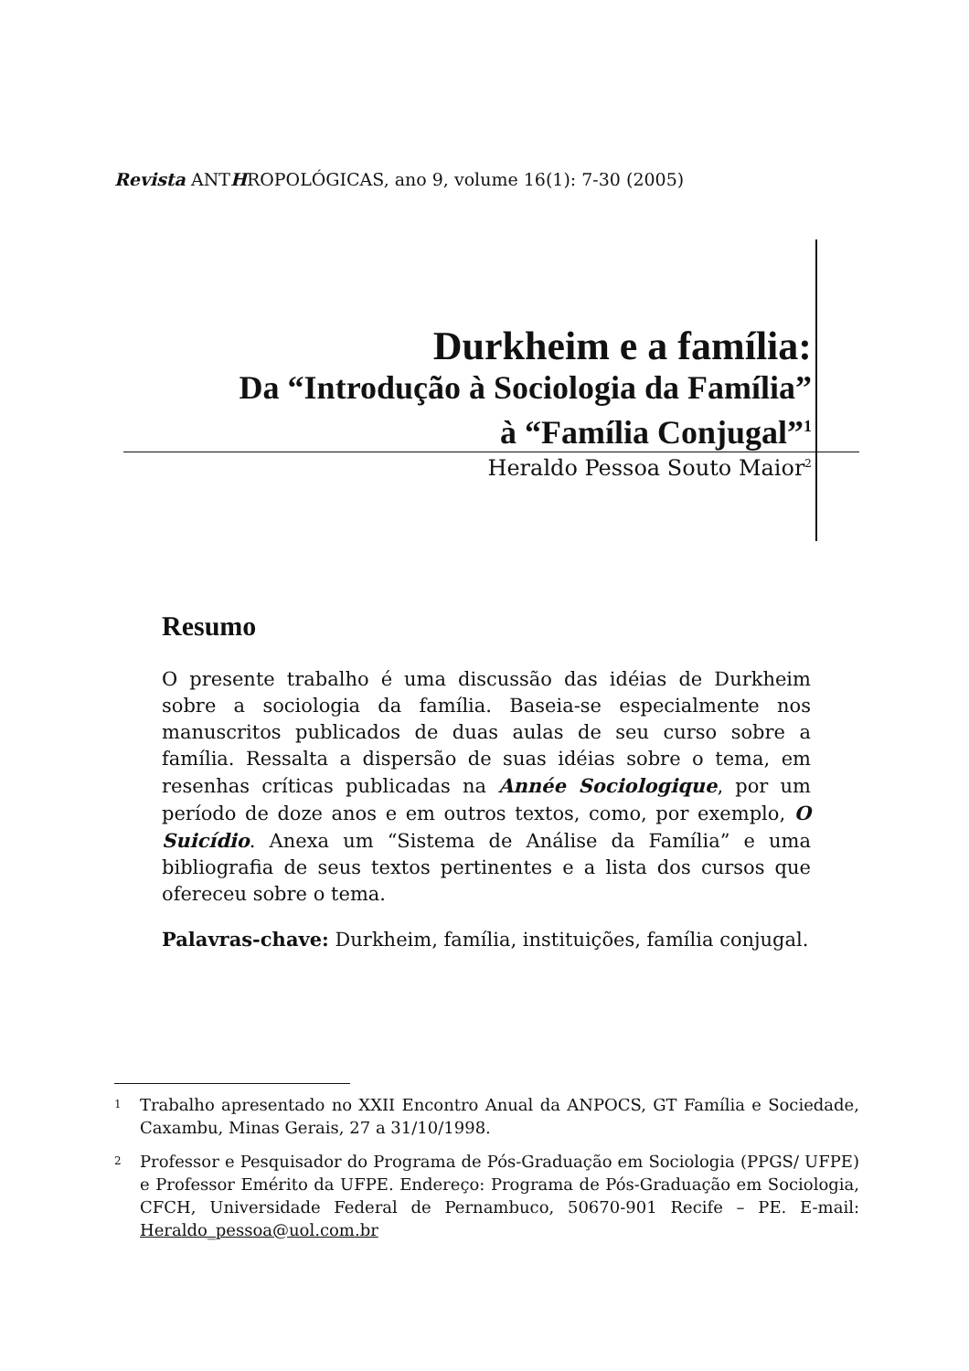Revista ANTHROPOLÓGICAS, ano 9, volume 16(1): 7-30 (2005)
Durkheim e a família:
Da “Introdução à Sociologia da Família”
à “Família Conjugal”<sup>1</sup>
Heraldo Pessoa Souto Maior<sup>2</sup>
Resumo
O presente trabalho é uma discussão das idéias de Durkheim sobre a sociologia da família. Baseia-se especialmente nos manuscritos publicados de duas aulas de seu curso sobre a família. Ressalta a dispersão de suas idéias sobre o tema, em resenhas críticas publicadas na Année Sociologique, por um período de doze anos e em outros textos, como, por exemplo, O Suicídio. Anexa um “Sistema de Análise da Família” e uma bibliografia de seus textos pertinentes e a lista dos cursos que ofereceu sobre o tema.
Palavras-chave: Durkheim, família, instituições, família conjugal.
1 Trabalho apresentado no XXII Encontro Anual da ANPOCS, GT Família e Sociedade, Caxambu, Minas Gerais, 27 a 31/10/1998.
2 Professor e Pesquisador do Programa de Pós-Graduação em Sociologia (PPGS/ UFPE) e Professor Emérito da UFPE. Endereço: Programa de Pós-Graduação em Sociologia, CFCH, Universidade Federal de Pernambuco, 50670-901 Recife – PE. E-mail: Heraldo_pessoa@uol.com.br